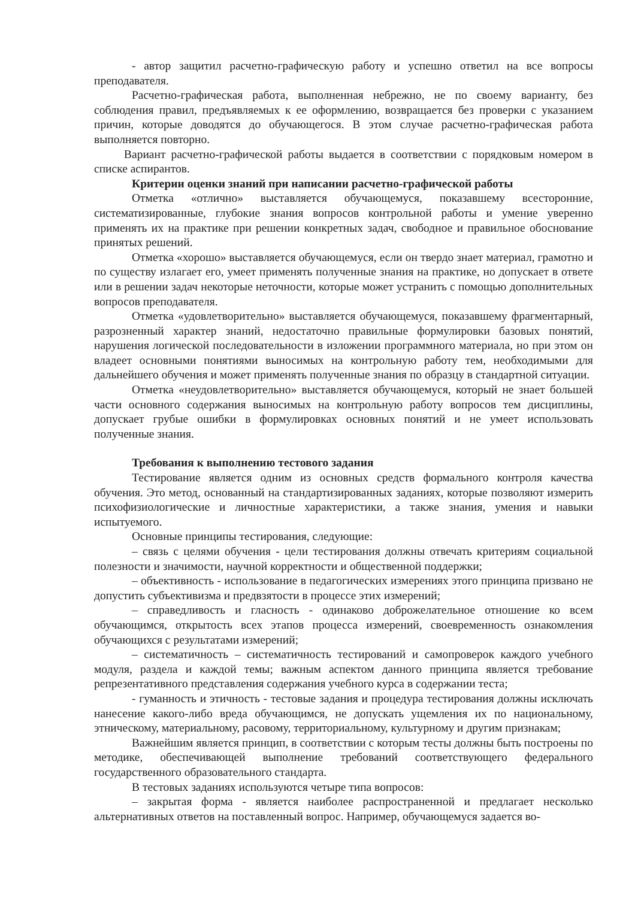- автор защитил расчетно-графическую работу и успешно ответил на все вопросы преподавателя.
Расчетно-графическая работа, выполненная небрежно, не по своему варианту, без соблюдения правил, предъявляемых к ее оформлению, возвращается без проверки с указанием причин, которые доводятся до обучающегося. В этом случае расчетно-графическая работа выполняется повторно.
Вариант расчетно-графической работы выдается в соответствии с порядковым номером в списке аспирантов.
Критерии оценки знаний при написании расчетно-графической работы
Отметка «отлично» выставляется обучающемуся, показавшему всесторонние, систематизированные, глубокие знания вопросов контрольной работы и умение уверенно применять их на практике при решении конкретных задач, свободное и правильное обоснование принятых решений.
Отметка «хорошо» выставляется обучающемуся, если он твердо знает материал, грамотно и по существу излагает его, умеет применять полученные знания на практике, но допускает в ответе или в решении задач некоторые неточности, которые может устранить с помощью дополнительных вопросов преподавателя.
Отметка «удовлетворительно» выставляется обучающемуся, показавшему фрагментарный, разрозненный характер знаний, недостаточно правильные формулировки базовых понятий, нарушения логической последовательности в изложении программного материала, но при этом он владеет основными понятиями выносимых на контрольную работу тем, необходимыми для дальнейшего обучения и может применять полученные знания по образцу в стандартной ситуации.
Отметка «неудовлетворительно» выставляется обучающемуся, который не знает большей части основного содержания выносимых на контрольную работу вопросов тем дисциплины, допускает грубые ошибки в формулировках основных понятий и не умеет использовать полученные знания.
Требования к выполнению тестового задания
Тестирование является одним из основных средств формального контроля качества обучения. Это метод, основанный на стандартизированных заданиях, которые позволяют измерить психофизиологические и личностные характеристики, а также знания, умения и навыки испытуемого.
Основные принципы тестирования, следующие:
– связь с целями обучения - цели тестирования должны отвечать критериям социальной полезности и значимости, научной корректности и общественной поддержки;
– объективность - использование в педагогических измерениях этого принципа призвано не допустить субъективизма и предвзятости в процессе этих измерений;
– справедливость и гласность - одинаково доброжелательное отношение ко всем обучающимся, открытость всех этапов процесса измерений, своевременность ознакомления обучающихся с результатами измерений;
– систематичность – систематичность тестирований и самопроверок каждого учебного модуля, раздела и каждой темы; важным аспектом данного принципа является требование репрезентативного представления содержания учебного курса в содержании теста;
- гуманность и этичность - тестовые задания и процедура тестирования должны исключать нанесение какого-либо вреда обучающимся, не допускать ущемления их по национальному, этническому, материальному, расовому, территориальному, культурному и другим признакам;
Важнейшим является принцип, в соответствии с которым тесты должны быть построены по методике, обеспечивающей выполнение требований соответствующего федерального государственного образовательного стандарта.
В тестовых заданиях используются четыре типа вопросов:
– закрытая форма - является наиболее распространенной и предлагает несколько альтернативных ответов на поставленный вопрос. Например, обучающемуся задается во-